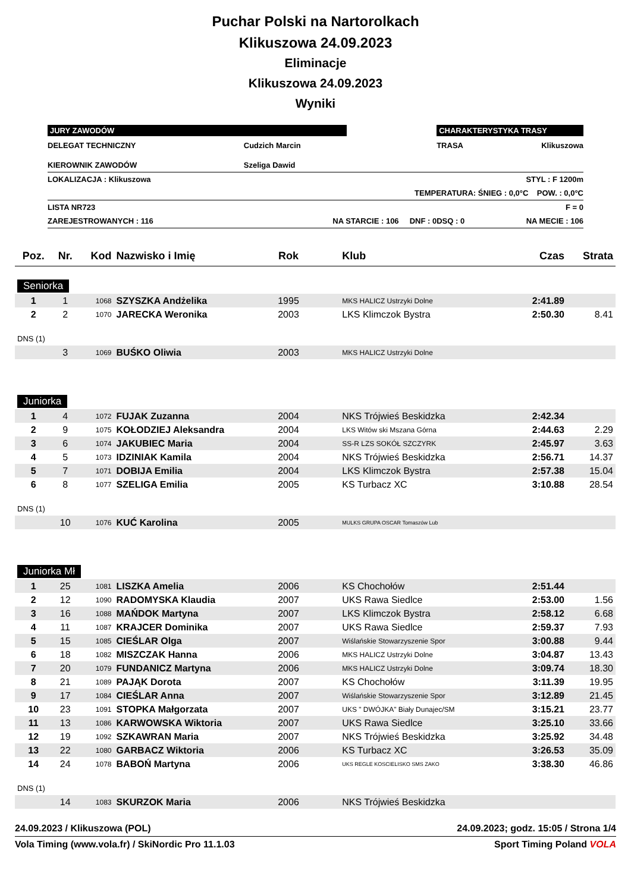Puchar Polski na Nartorolkach
Klikuszowa 24.09.2023
Eliminacje
Klikuszowa 24.09.2023
Wyniki
| JURY ZAWODÓW | | CHARAKTERYSTYKA TRASY | |
| DELEGAT TECHNICZNY | Cudzich Marcin | TRASA | Klikuszowa |
| KIEROWNIK ZAWODÓW | Szeliga Dawid | | |
| LOKALIZACJA : Klikuszowa | | STYL : F 1200m | |
| TEMPERATURA: ŚNIEG : 0,0°C POW. : 0,0°C | | | |
| LISTA NR723 | | F = 0 | |
| ZAREJESTROWANYCH : 116 | NA STARCIE : 106 DNF : 0 | DSQ : 0 | NA MECIE : 106 |
| Poz. | Nr. | Kod | Nazwisko i Imię | Rok | Klub | Czas | Strata |
| --- | --- | --- | --- | --- | --- | --- | --- |
| Seniorka | | | | | | | |
| 1 | 1 | 1068 | SZYSZKA Andżelika | 1995 | MKS HALICZ Ustrzyki Dolne | 2:41.89 | |
| 2 | 2 | 1070 | JARECKA Weronika | 2003 | LKS Klimczok Bystra | 2:50.30 | 8.41 |
| DNS (1) | | | | | | | |
| | 3 | 1069 | BUŚKO Oliwia | 2003 | MKS HALICZ Ustrzyki Dolne | | |
| Juniorka | | | | | | | |
| 1 | 4 | 1072 | FUJAK Zuzanna | 2004 | NKS Trójwieś Beskidzka | 2:42.34 | |
| 2 | 9 | 1075 | KOŁODZIEJ Aleksandra | 2004 | LKS Witów ski Mszana Górna | 2:44.63 | 2.29 |
| 3 | 6 | 1074 | JAKUBIEC Maria | 2004 | SS-R LZS SOKÓŁ SZCZYRK | 2:45.97 | 3.63 |
| 4 | 5 | 1073 | IDZINIAK Kamila | 2004 | NKS Trójwieś Beskidzka | 2:56.71 | 14.37 |
| 5 | 7 | 1071 | DOBIJA Emilia | 2004 | LKS Klimczok Bystra | 2:57.38 | 15.04 |
| 6 | 8 | 1077 | SZELIGA Emilia | 2005 | KS Turbacz XC | 3:10.88 | 28.54 |
| DNS (1) | | | | | | | |
| | 10 | 1076 | KUĆ Karolina | 2005 | MULKS GRUPA OSCAR Tomaszów Lub | | |
| Juniorka Mł | | | | | | | |
| 1 | 25 | 1081 | LISZKA Amelia | 2006 | KS Chochołów | 2:51.44 | |
| 2 | 12 | 1090 | RADOMYSKA Klaudia | 2007 | UKS Rawa Siedlce | 2:53.00 | 1.56 |
| 3 | 16 | 1088 | MAŃDOK Martyna | 2007 | LKS Klimczok Bystra | 2:58.12 | 6.68 |
| 4 | 11 | 1087 | KRAJCER Dominika | 2007 | UKS Rawa Siedlce | 2:59.37 | 7.93 |
| 5 | 15 | 1085 | CIEŚLAR Olga | 2007 | Wiślańskie Stowarzyszenie Spor | 3:00.88 | 9.44 |
| 6 | 18 | 1082 | MISZCZAK Hanna | 2006 | MKS HALICZ Ustrzyki Dolne | 3:04.87 | 13.43 |
| 7 | 20 | 1079 | FUNDANICZ Martyna | 2006 | MKS HALICZ Ustrzyki Dolne | 3:09.74 | 18.30 |
| 8 | 21 | 1089 | PAJĄK Dorota | 2007 | KS Chochołów | 3:11.39 | 19.95 |
| 9 | 17 | 1084 | CIEŚLAR Anna | 2007 | Wiślańskie Stowarzyszenie Spor | 3:12.89 | 21.45 |
| 10 | 23 | 1091 | STOPKA Małgorzata | 2007 | UKS " DWÓJKA" Biały Dunajec/SM | 3:15.21 | 23.77 |
| 11 | 13 | 1086 | KARWOWSKA Wiktoria | 2007 | UKS Rawa Siedlce | 3:25.10 | 33.66 |
| 12 | 19 | 1092 | SZKAWRAN Maria | 2007 | NKS Trójwieś Beskidzka | 3:25.92 | 34.48 |
| 13 | 22 | 1080 | GARBACZ Wiktoria | 2006 | KS Turbacz XC | 3:26.53 | 35.09 |
| 14 | 24 | 1078 | BABOŃ Martyna | 2006 | UKS REGLE KOSCIELISKO SMS ZAKO | 3:38.30 | 46.86 |
| DNS (1) | | | | | | | |
| | 14 | 1083 | SKURZOK Maria | 2006 | NKS Trójwieś Beskidzka | | |
24.09.2023 / Klikuszowa (POL) 24.09.2023; godz. 15:05 / Strona 1/4
Vola Timing (www.vola.fr) / SkiNordic Pro 11.1.03 Sport Timing Poland VOLA